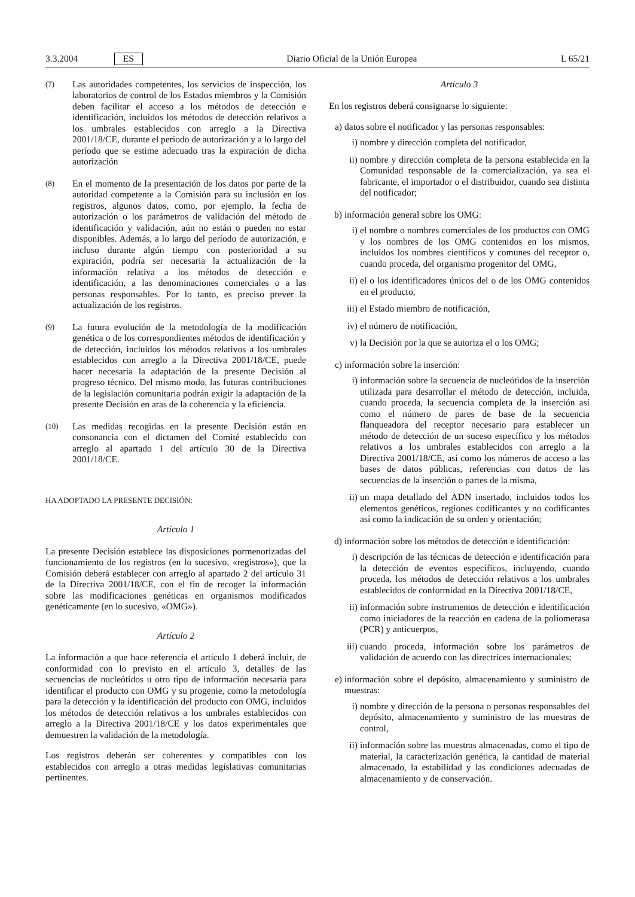3.3.2004 ES Diario Oficial de la Unión Europea L 65/21
(7)
Las autoridades competentes, los servicios de inspección, los laboratorios de control de los Estados miembros y la Comisión deben facilitar el acceso a los métodos de detección e identificación, incluidos los métodos de detección relativos a los umbrales establecidos con arreglo a la Directiva 2001/18/CE, durante el período de autorización y a lo largo del período que se estime adecuado tras la expiración de dicha autorización
(8)
En el momento de la presentación de los datos por parte de la autoridad competente a la Comisión para su inclusión en los registros, algunos datos, como, por ejemplo, la fecha de autorización o los parámetros de validación del método de identificación y validación, aún no están o pueden no estar disponibles. Además, a lo largo del período de autorización, e incluso durante algún tiempo con posterioridad a su expiración, podría ser necesaria la actualización de la información relativa a los métodos de detección e identificación, a las denominaciones comerciales o a las personas responsables. Por lo tanto, es preciso prever la actualización de los registros.
(9)
La futura evolución de la metodología de la modificación genética o de los correspondientes métodos de identificación y de detección, incluidos los métodos relativos a los umbrales establecidos con arreglo a la Directiva 2001/18/CE, puede hacer necesaria la adaptación de la presente Decisión al progreso técnico. Del mismo modo, las futuras contribuciones de la legislación comunitaria podrán exigir la adaptación de la presente Decisión en aras de la coherencia y la eficiencia.
(10)
Las medidas recogidas en la presente Decisión están en consonancia con el dictamen del Comité establecido con arreglo al apartado 1 del artículo 30 de la Directiva 2001/18/CE.
HA ADOPTADO LA PRESENTE DECISIÓN:
Artículo 1
La presente Decisión establece las disposiciones pormenorizadas del funcionamiento de los registros (en lo sucesivo, «registros»), que la Comisión deberá establecer con arreglo al apartado 2 del artículo 31 de la Directiva 2001/18/CE, con el fin de recoger la información sobre las modificaciones genéticas en organismos modificados genéticamente (en lo sucesivo, «OMG»).
Artículo 2
La información a que hace referencia el artículo 1 deberá incluir, de conformidad con lo previsto en el artículo 3, detalles de las secuencias de nucleótidos u otro tipo de información necesaria para identificar el producto con OMG y su progenie, como la metodología para la detección y la identificación del producto con OMG, incluidos los métodos de detección relativos a los umbrales establecidos con arreglo a la Directiva 2001/18/CE y los datos experimentales que demuestren la validación de la metodología.
Los registros deberán ser coherentes y compatibles con los establecidos con arreglo a otras medidas legislativas comunitarias pertinentes.
Artículo 3
En los registros deberá consignarse lo siguiente:
a) datos sobre el notificador y las personas responsables:
i) nombre y dirección completa del notificador,
ii) nombre y dirección completa de la persona establecida en la Comunidad responsable de la comercialización, ya sea el fabricante, el importador o el distribuidor, cuando sea distinta del notificador;
b) información general sobre los OMG:
i) el nombre o nombres comerciales de los productos con OMG y los nombres de los OMG contenidos en los mismos, incluidos los nombres científicos y comunes del receptor o, cuando proceda, del organismo progenitor del OMG,
ii) el o los identificadores únicos del o de los OMG contenidos en el producto,
iii)
el Estado miembro de notificación,
iv) el número de notificación,
v) la Decisión por la que se autoriza el o los OMG;
c) información sobre la inserción:
i) información sobre la secuencia de nucleótidos de la inserción utilizada para desarrollar el método de detección, incluida, cuando proceda, la secuencia completa de la inserción así como el número de pares de base de la secuencia flanqueadora del receptor necesario para establecer un método de detección de un suceso específico y los métodos relativos a los umbrales establecidos con arreglo a la Directiva 2001/18/CE, así como los números de acceso a las bases de datos públicas, referencias con datos de las secuencias de la inserción o partes de la misma,
ii) un mapa detallado del ADN insertado, incluidos todos los elementos genéticos, regiones codificantes y no codificantes así como la indicación de su orden y orientación;
d) información sobre los métodos de detección e identificación:
i) descripción de las técnicas de detección e identificación para la detección de eventos específicos, incluyendo, cuando proceda, los métodos de detección relativos a los umbrales establecidos de conformidad en la Directiva 2001/18/CE,
ii) información sobre instrumentos de detección e identificación como iniciadores de la reacción en cadena de la poliomerasa (PCR) y anticuerpos,
iii)
cuando proceda, información sobre los parámetros de validación de acuerdo con las directrices internacionales;
e) información sobre el depósito, almacenamiento y suministro de muestras:
i) nombre y dirección de la persona o personas responsables del depósito, almacenamiento y suministro de las muestras de control,
ii) información sobre las muestras almacenadas, como el tipo de material, la caracterización genética, la cantidad de material almacenado, la estabilidad y las condiciones adecuadas de almacenamiento y de conservación.